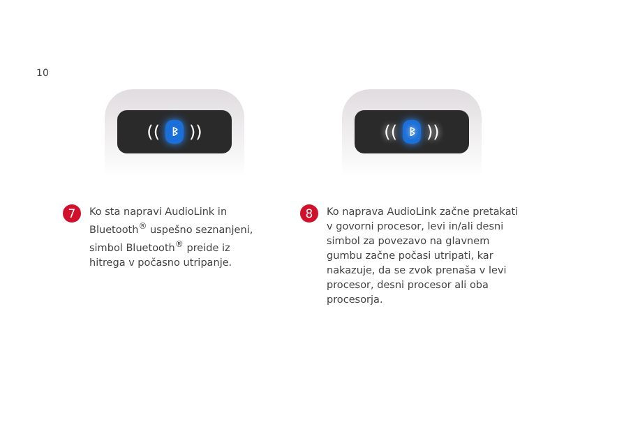10
((
ᛒ
))
7
Ko sta napravi AudioLink in
Bluetooth<sup>®</sup> uspešno seznanjeni,
simbol Bluetooth<sup>®</sup> preide iz
hitrega v počasno utripanje.
((
ᛒ
))
8
Ko naprava AudioLink začne pretakati
v govorni procesor, levi in/ali desni
simbol za povezavo na glavnem
gumbu začne počasi utripati, kar
nakazuje, da se zvok prenaša v levi
procesor, desni procesor ali oba
procesorja.